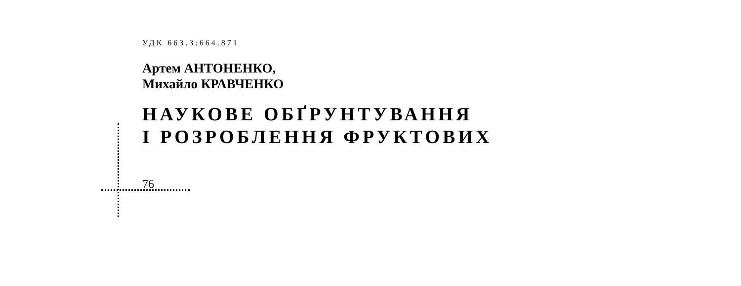УДК 663.3:664.871
Артем АНТОНЕНКО,
Михайло КРАВЧЕНКО
НАУКОВЕ ОБҐРУНТУВАННЯ
І РОЗРОБЛЕННЯ ФРУКТОВИХ
76